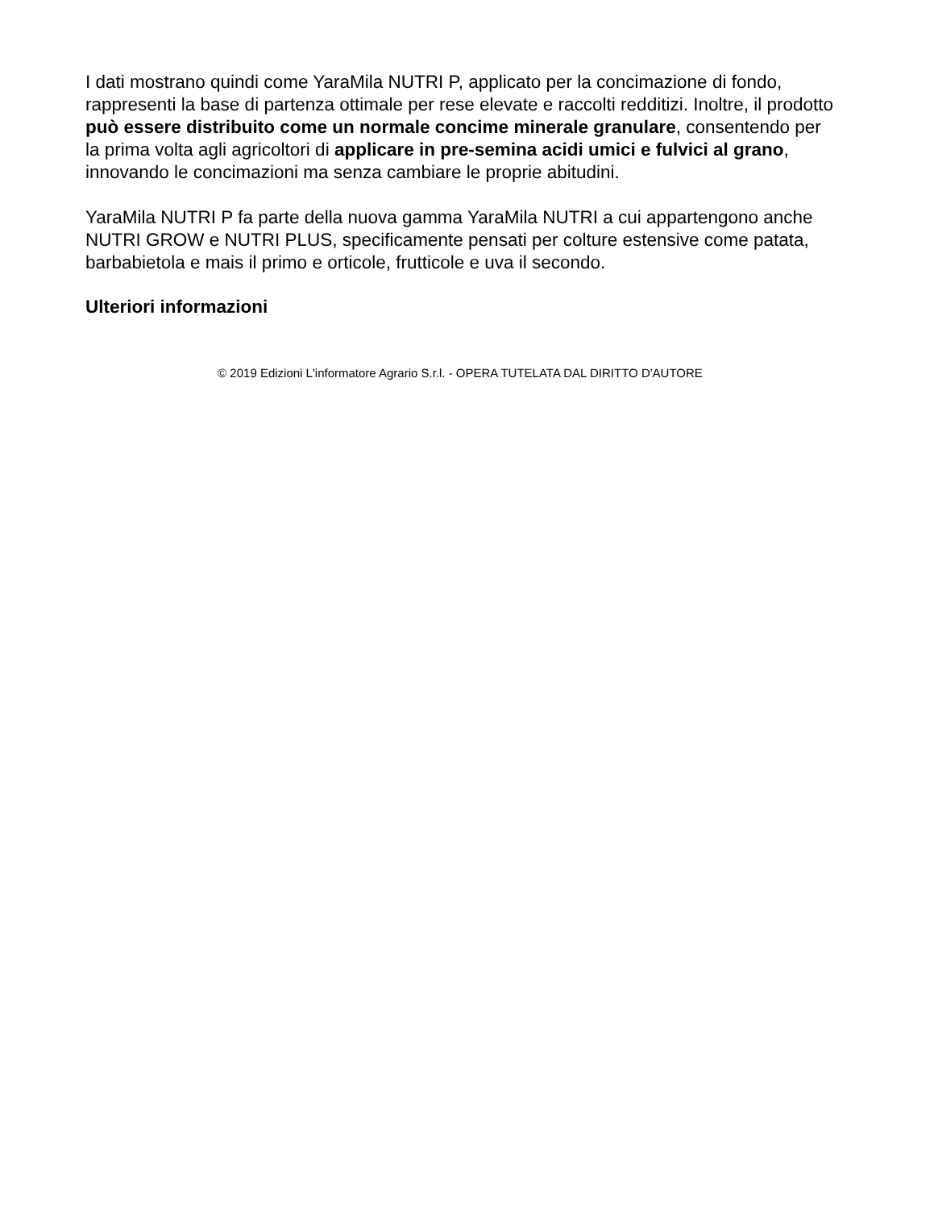I dati mostrano quindi come YaraMila NUTRI P, applicato per la concimazione di fondo, rappresenti la base di partenza ottimale per rese elevate e raccolti redditizi. Inoltre, il prodotto può essere distribuito come un normale concime minerale granulare, consentendo per la prima volta agli agricoltori di applicare in pre-semina acidi umici e fulvici al grano, innovando le concimazioni ma senza cambiare le proprie abitudini.
YaraMila NUTRI P fa parte della nuova gamma YaraMila NUTRI a cui appartengono anche NUTRI GROW e NUTRI PLUS, specificamente pensati per colture estensive come patata, barbabietola e mais il primo e orticole, frutticole e uva il secondo.
Ulteriori informazioni
© 2019 Edizioni L'informatore Agrario S.r.l. - OPERA TUTELATA DAL DIRITTO D'AUTORE